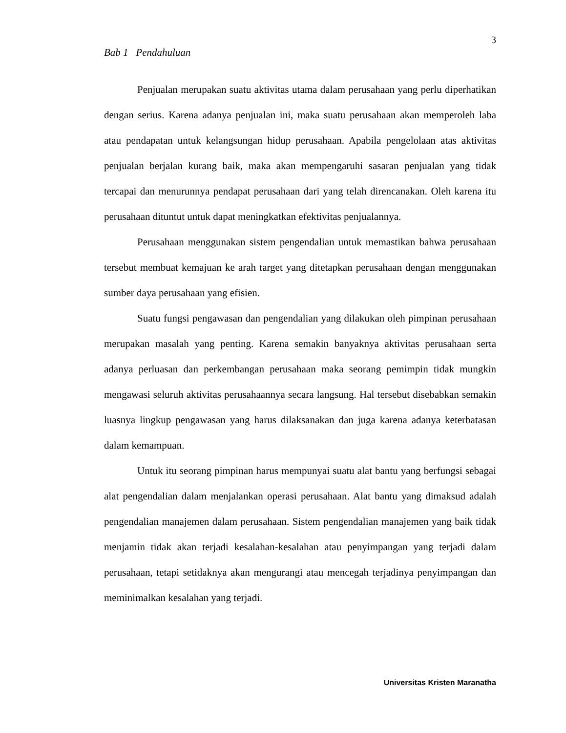3
Bab 1 Pendahuluan
Penjualan merupakan suatu aktivitas utama dalam perusahaan yang perlu diperhatikan dengan serius. Karena adanya penjualan ini, maka suatu perusahaan akan memperoleh laba atau pendapatan untuk kelangsungan hidup perusahaan. Apabila pengelolaan atas aktivitas penjualan berjalan kurang baik, maka akan mempengaruhi sasaran penjualan yang tidak tercapai dan menurunnya pendapat perusahaan dari yang telah direncanakan. Oleh karena itu perusahaan dituntut untuk dapat meningkatkan efektivitas penjualannya.
Perusahaan menggunakan sistem pengendalian untuk memastikan bahwa perusahaan tersebut membuat kemajuan ke arah target yang ditetapkan perusahaan dengan menggunakan sumber daya perusahaan yang efisien.
Suatu fungsi pengawasan dan pengendalian yang dilakukan oleh pimpinan perusahaan merupakan masalah yang penting. Karena semakin banyaknya aktivitas perusahaan serta adanya perluasan dan perkembangan perusahaan maka seorang pemimpin tidak mungkin mengawasi seluruh aktivitas perusahaannya secara langsung. Hal tersebut disebabkan semakin luasnya lingkup pengawasan yang harus dilaksanakan dan juga karena adanya keterbatasan dalam kemampuan.
Untuk itu seorang pimpinan harus mempunyai suatu alat bantu yang berfungsi sebagai alat pengendalian dalam menjalankan operasi perusahaan. Alat bantu yang dimaksud adalah pengendalian manajemen dalam perusahaan. Sistem pengendalian manajemen yang baik tidak menjamin tidak akan terjadi kesalahan-kesalahan atau penyimpangan yang terjadi dalam perusahaan, tetapi setidaknya akan mengurangi atau mencegah terjadinya penyimpangan dan meminimalkan kesalahan yang terjadi.
Universitas Kristen Maranatha